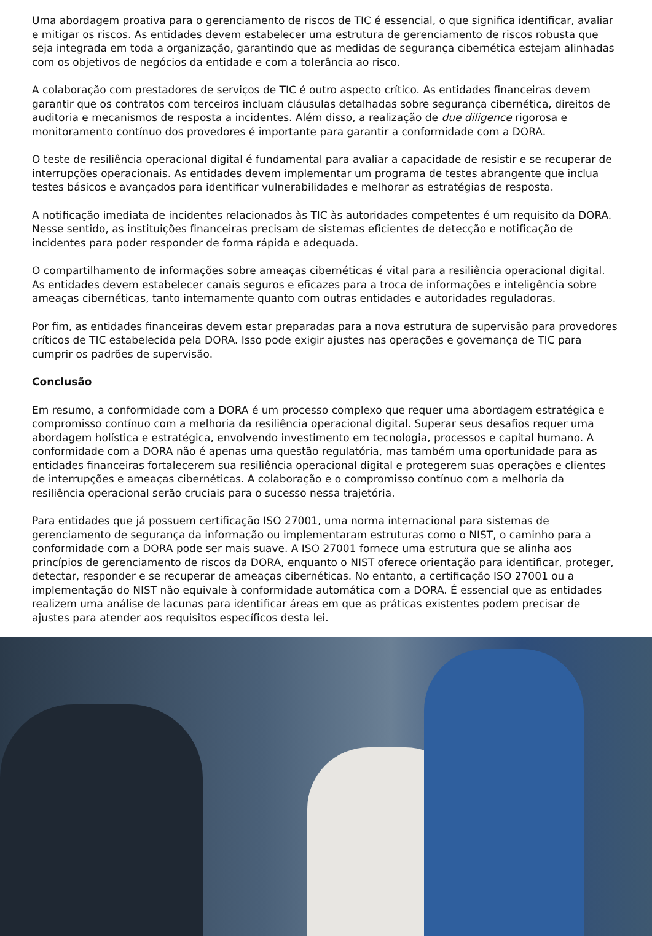Uma abordagem proativa para o gerenciamento de riscos de TIC é essencial, o que significa identificar, avaliar e mitigar os riscos. As entidades devem estabelecer uma estrutura de gerenciamento de riscos robusta que seja integrada em toda a organização, garantindo que as medidas de segurança cibernética estejam alinhadas com os objetivos de negócios da entidade e com a tolerância ao risco.
A colaboração com prestadores de serviços de TIC é outro aspecto crítico. As entidades financeiras devem garantir que os contratos com terceiros incluam cláusulas detalhadas sobre segurança cibernética, direitos de auditoria e mecanismos de resposta a incidentes. Além disso, a realização de due diligence rigorosa e monitoramento contínuo dos provedores é importante para garantir a conformidade com a DORA.
O teste de resiliência operacional digital é fundamental para avaliar a capacidade de resistir e se recuperar de interrupções operacionais. As entidades devem implementar um programa de testes abrangente que inclua testes básicos e avançados para identificar vulnerabilidades e melhorar as estratégias de resposta.
A notificação imediata de incidentes relacionados às TIC às autoridades competentes é um requisito da DORA. Nesse sentido, as instituições financeiras precisam de sistemas eficientes de detecção e notificação de incidentes para poder responder de forma rápida e adequada.
O compartilhamento de informações sobre ameaças cibernéticas é vital para a resiliência operacional digital. As entidades devem estabelecer canais seguros e eficazes para a troca de informações e inteligência sobre ameaças cibernéticas, tanto internamente quanto com outras entidades e autoridades reguladoras.
Por fim, as entidades financeiras devem estar preparadas para a nova estrutura de supervisão para provedores críticos de TIC estabelecida pela DORA. Isso pode exigir ajustes nas operações e governança de TIC para cumprir os padrões de supervisão.
Conclusão
Em resumo, a conformidade com a DORA é um processo complexo que requer uma abordagem estratégica e compromisso contínuo com a melhoria da resiliência operacional digital. Superar seus desafios requer uma abordagem holística e estratégica, envolvendo investimento em tecnologia, processos e capital humano. A conformidade com a DORA não é apenas uma questão regulatória, mas também uma oportunidade para as entidades financeiras fortalecerem sua resiliência operacional digital e protegerem suas operações e clientes de interrupções e ameaças cibernéticas. A colaboração e o compromisso contínuo com a melhoria da resiliência operacional serão cruciais para o sucesso nessa trajetória.
Para entidades que já possuem certificação ISO 27001, uma norma internacional para sistemas de gerenciamento de segurança da informação ou implementaram estruturas como o NIST, o caminho para a conformidade com a DORA pode ser mais suave. A ISO 27001 fornece uma estrutura que se alinha aos princípios de gerenciamento de riscos da DORA, enquanto o NIST oferece orientação para identificar, proteger, detectar, responder e se recuperar de ameaças cibernéticas. No entanto, a certificação ISO 27001 ou a implementação do NIST não equivale à conformidade automática com a DORA. É essencial que as entidades realizem uma análise de lacunas para identificar áreas em que as práticas existentes podem precisar de ajustes para atender aos requisitos específicos desta lei.